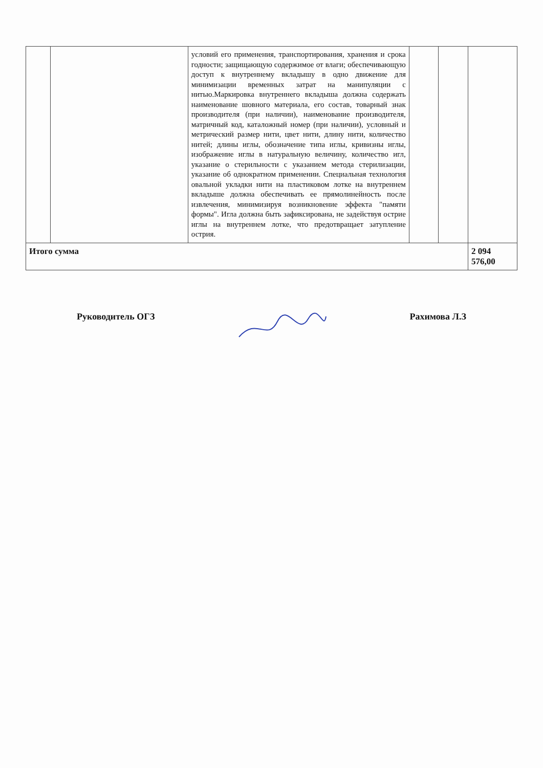| | | условий его применения, транспортирования, хранения и срока годности; защищающую содержимое от влаги; обеспечивающую доступ к внутреннему вкладышу в одно движение для минимизации временных затрат на манипуляции с нитью.Маркировка внутреннего вкладыша должна содержать наименование шовного материала, его состав, товарный знак производителя (при наличии), наименование производителя, матричный код, каталожный номер (при наличии), условный и метрический размер нити, цвет нити, длину нити, количество нитей; длины иглы, обозначение типа иглы, кривизны иглы, изображение иглы в натуральную величину, количество игл, указание о стерильности с указанием метода стерилизации, указание об однократном применении. Специальная технология овальной укладки нити на пластиковом лотке на внутреннем вкладыше должна обеспечивать ее прямолинейность после извлечения, минимизируя возникновение эффекта "памяти формы". Игла должна быть зафиксирована, не задействуя острие иглы на внутреннем лотке, что предотвращает затупление острия. | | | |
| Итого сумма | | | | | 2 094 576,00 |
Руководитель ОГЗ Рахимова Л.З